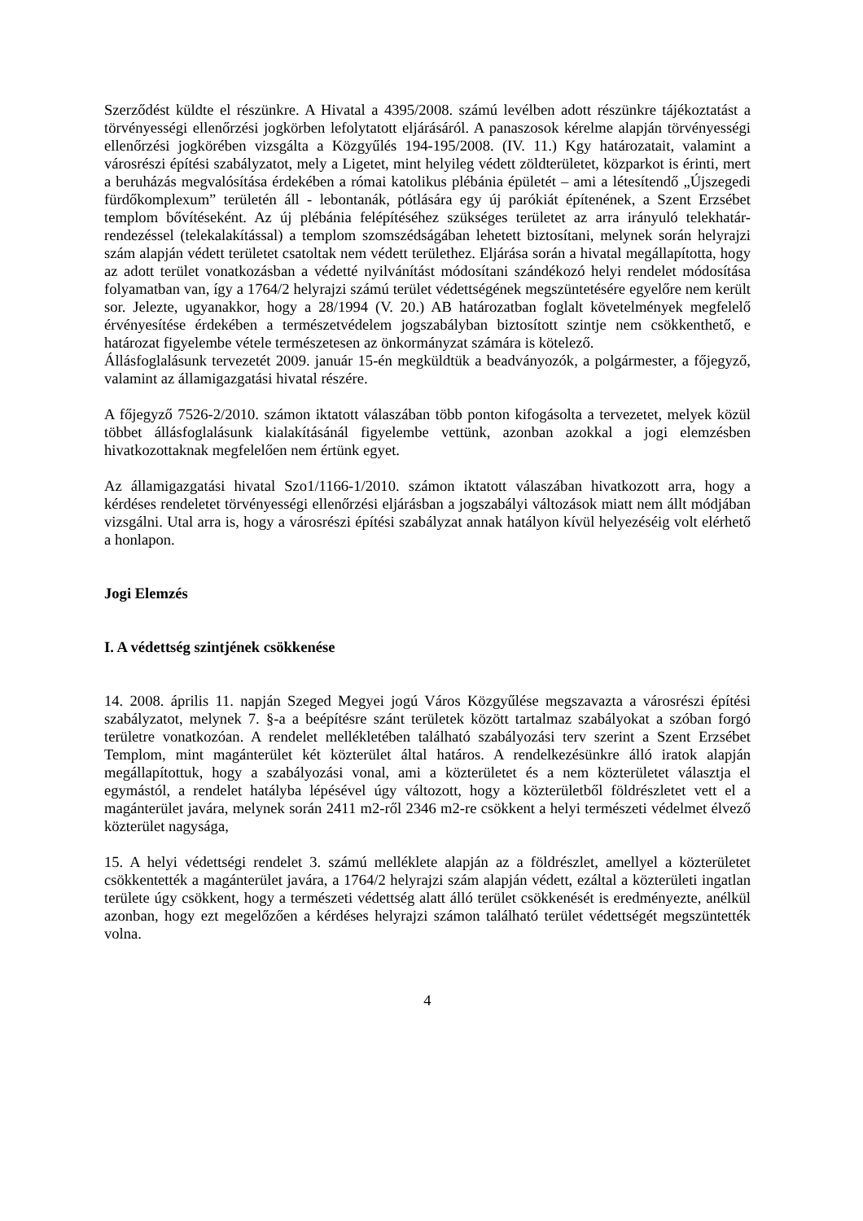Szerződést küldte el részünkre. A Hivatal a 4395/2008. számú levélben adott részünkre tájékoztatást a törvényességi ellenőrzési jogkörben lefolytatott eljárásáról. A panaszosok kérelme alapján törvényességi ellenőrzési jogkörében vizsgálta a Közgyűlés 194-195/2008. (IV. 11.) Kgy határozatait, valamint a városrészi építési szabályzatot, mely a Ligetet, mint helyileg védett zöldterületet, közparkot is érinti, mert a beruházás megvalósítása érdekében a római katolikus plébánia épületét – ami a létesítendő „Újszegedi fürdőkomplexum” területén áll - lebontanák, pótlására egy új parókiát építenének, a Szent Erzsébet templom bővítéseként. Az új plébánia felépítéséhez szükséges területet az arra irányuló telekhatár-rendezéssel (telekalakítással) a templom szomszédságában lehetett biztosítani, melynek során helyrajzi szám alapján védett területet csatoltak nem védett területhez. Eljárása során a hivatal megállapította, hogy az adott terület vonatkozásban a védetté nyilvánítást módosítani szándékozó helyi rendelet módosítása folyamatban van, így a 1764/2 helyrajzi számú terület védettségének megszüntetésére egyelőre nem került sor. Jelezte, ugyanakkor, hogy a 28/1994 (V. 20.) AB határozatban foglalt követelmények megfelelő érvényesítése érdekében a természetvédelem jogszabályban biztosított szintje nem csökkenthető, e határozat figyelembe vétele természetesen az önkormányzat számára is kötelező.
Állásfoglalásunk tervezetét 2009. január 15-én megküldtük a beadványozók, a polgármester, a főjegyző, valamint az államigazgatási hivatal részére.
A főjegyző 7526-2/2010. számon iktatott válaszában több ponton kifogásolta a tervezetet, melyek közül többet állásfoglalásunk kialakításánál figyelembe vettünk, azonban azokkal a jogi elemzésben hivatkozottaknak megfelelően nem értünk egyet.
Az államigazgatási hivatal Szo1/1166-1/2010. számon iktatott válaszában hivatkozott arra, hogy a kérdéses rendeletet törvényességi ellenőrzési eljárásban a jogszabályi változások miatt nem állt módjában vizsgálni. Utal arra is, hogy a városrészi építési szabályzat annak hatályon kívül helyezéséig volt elérhető a honlapon.
Jogi Elemzés
I. A védettség szintjének csökkenése
14. 2008. április 11. napján Szeged Megyei jogú Város Közgyűlése megszavazta a városrészi építési szabályzatot, melynek 7. §-a a beépítésre szánt területek között tartalmaz szabályokat a szóban forgó területre vonatkozóan. A rendelet mellékletében található szabályozási terv szerint a Szent Erzsébet Templom, mint magánterület két közterület által határos. A rendelkezésünkre álló iratok alapján megállapítottuk, hogy a szabályozási vonal, ami a közterületet és a nem közterületet választja el egymástól, a rendelet hatályba lépésével úgy változott, hogy a közterületből földrészletet vett el a magánterület javára, melynek során 2411 m2-ről 2346 m2-re csökkent a helyi természeti védelmet élvező közterület nagysága,
15. A helyi védettségi rendelet 3. számú melléklete alapján az a földrészlet, amellyel a közterületet csökkentették a magánterület javára, a 1764/2 helyrajzi szám alapján védett, ezáltal a közterületi ingatlan területe úgy csökkent, hogy a természeti védettség alatt álló terület csökkenését is eredményezte, anélkül azonban, hogy ezt megelőzően a kérdéses helyrajzi számon található terület védettségét megszüntették volna.
4